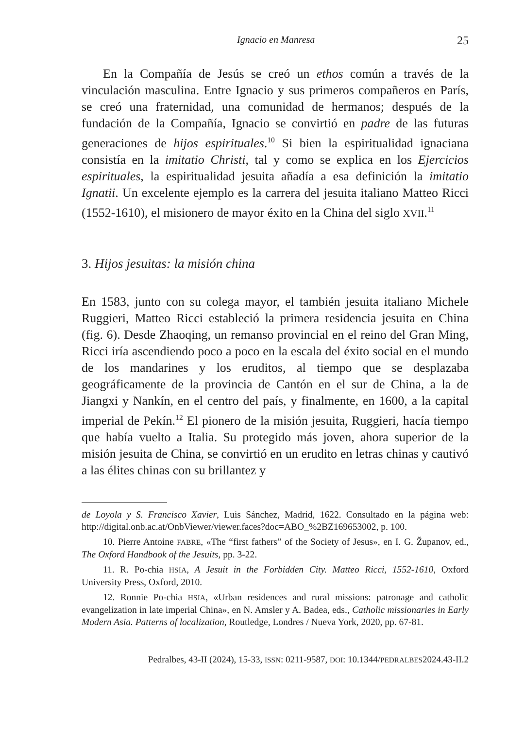Ignacio en Manresa 25
En la Compañía de Jesús se creó un ethos común a través de la vinculación masculina. Entre Ignacio y sus primeros compañeros en París, se creó una fraternidad, una comunidad de hermanos; después de la fundación de la Compañía, Ignacio se convirtió en padre de las futuras generaciones de hijos espirituales.<sup>10</sup> Si bien la espiritualidad ignaciana consistía en la imitatio Christi, tal y como se explica en los Ejercicios espirituales, la espiritualidad jesuita añadía a esa definición la imitatio Ignatii. Un excelente ejemplo es la carrera del jesuita italiano Matteo Ricci (1552-1610), el misionero de mayor éxito en la China del siglo XVII.<sup>11</sup>
3. Hijos jesuitas: la misión china
En 1583, junto con su colega mayor, el también jesuita italiano Michele Ruggieri, Matteo Ricci estableció la primera residencia jesuita en China (fig. 6). Desde Zhaoqing, un remanso provincial en el reino del Gran Ming, Ricci iría ascendiendo poco a poco en la escala del éxito social en el mundo de los mandarines y los eruditos, al tiempo que se desplazaba geográficamente de la provincia de Cantón en el sur de China, a la de Jiangxi y Nankín, en el centro del país, y finalmente, en 1600, a la capital imperial de Pekín.<sup>12</sup> El pionero de la misión jesuita, Ruggieri, hacía tiempo que había vuelto a Italia. Su protegido más joven, ahora superior de la misión jesuita de China, se convirtió en un erudito en letras chinas y cautivó a las élites chinas con su brillantez y
de Loyola y S. Francisco Xavier, Luis Sánchez, Madrid, 1622. Consultado en la página web: http://digital.onb.ac.at/OnbViewer/viewer.faces?doc=ABO_%2BZ169653002, p. 100.
10. Pierre Antoine FABRE, «The “first fathers” of the Society of Jesus», en I. G. Županov, ed., The Oxford Handbook of the Jesuits, pp. 3-22.
11. R. Po-chia HSIA, A Jesuit in the Forbidden City. Matteo Ricci, 1552-1610, Oxford University Press, Oxford, 2010.
12. Ronnie Po-chia HSIA, «Urban residences and rural missions: patronage and catholic evangelization in late imperial China», en N. Amsler y A. Badea, eds., Catholic missionaries in Early Modern Asia. Patterns of localization, Routledge, Londres / Nueva York, 2020, pp. 67-81.
Pedralbes, 43-II (2024), 15-33, ISSN: 0211-9587, DOI: 10.1344/PEDRALBES2024.43-II.2